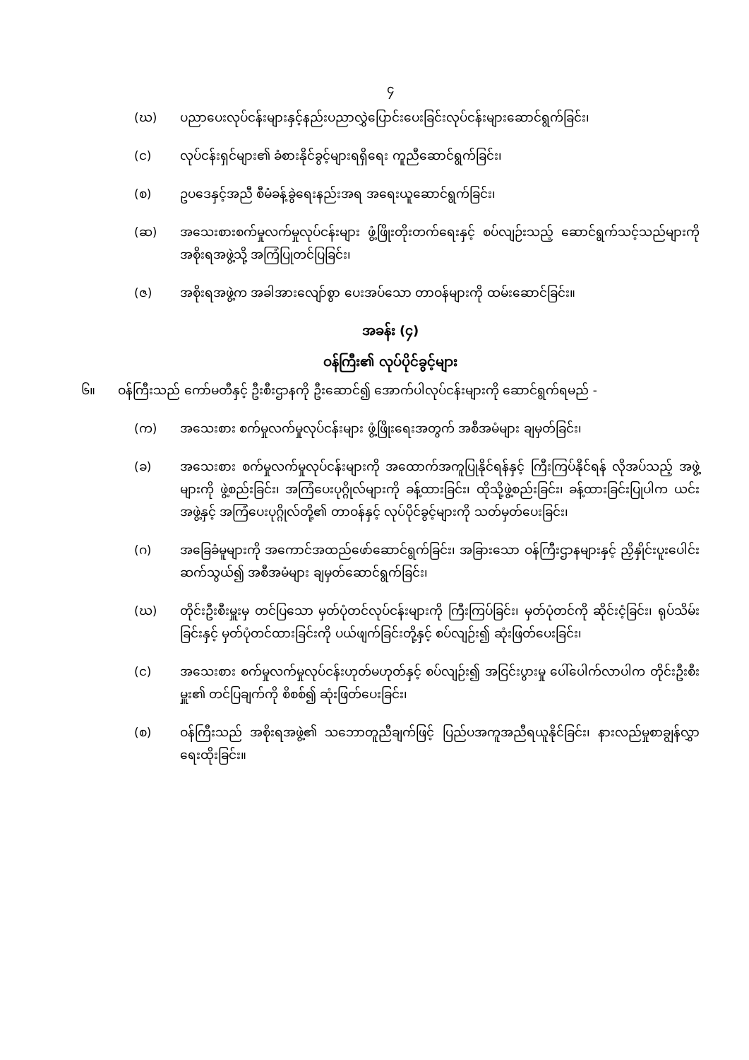၄
(ဃ) ပညာပေးလုပ်ငန်းများနှင့်နည်းပညာလွှဲပြောင်းပေးခြင်းလုပ်ငန်းများဆောင်ရွက်ခြင်း၊
(င) လုပ်ငန်းရှင်များ၏ ခံစားနိုင်ခွင့်များရရှိရေး ကူညီဆောင်ရွက်ခြင်း၊
(စ) ဥပဒေနှင့်အညီ စီမံခန့်ခွဲရေးနည်းအရ အရေးယူဆောင်ရွက်ခြင်း၊
(ဆ) အသေးစားစက်မှုလက်မှုလုပ်ငန်းများ ဖွံ့ဖြိုးတိုးတက်ရေးနှင့် စပ်လျဉ်းသည့် ဆောင်ရွက်သင့်သည်များကို အစိုးရအဖွဲ့သို့ အကြံပြုတင်ပြခြင်း၊
(ဇ) အစိုးရအဖွဲ့က အခါအားလျော်စွာ ပေးအပ်သော တာဝန်များကို ထမ်းဆောင်ခြင်း။
အခန်း (၄)
ဝန်ကြီး၏ လုပ်ပိုင်ခွင့်များ
၆။ ဝန်ကြီးသည် ကော်မတီနှင့် ဦးစီးဌာနကို ဦးဆောင်၍ အောက်ပါလုပ်ငန်းများကို ဆောင်ရွက်ရမည် -
(က) အသေးစား စက်မှုလက်မှုလုပ်ငန်းများ ဖွံ့ဖြိုးရေးအတွက် အစီအမံများ ချမှတ်ခြင်း၊
(ခ) အသေးစား စက်မှုလက်မှုလုပ်ငန်းများကို အထောက်အကူပြုနိုင်ရန်နှင့် ကြီးကြပ်နိုင်ရန် လိုအပ်သည့် အဖွဲ့များကို ဖွဲ့စည်းခြင်း၊ အကြံပေးပုဂ္ဂိုလ်များကို ခန့်ထားခြင်း၊ ထိုသို့ဖွဲ့စည်းခြင်း၊ ခန့်ထားခြင်းပြုပါက ယင်းအဖွဲ့နှင့် အကြံပေးပုဂ္ဂိုလ်တို့၏ တာဝန်နှင့် လုပ်ပိုင်ခွင့်များကို သတ်မှတ်ပေးခြင်း၊
(ဂ) အခြေခံမူများကို အကောင်အထည်ဖော်ဆောင်ရွက်ခြင်း၊ အခြားသော ဝန်ကြီးဌာနများနှင့် ညှိနှိုင်းပူးပေါင်းဆက်သွယ်၍ အစီအမံများ ချမှတ်ဆောင်ရွက်ခြင်း၊
(ဃ) တိုင်းဦးစီးမှူးမှ တင်ပြသော မှတ်ပုံတင်လုပ်ငန်းများကို ကြီးကြပ်ခြင်း၊ မှတ်ပုံတင်ကို ဆိုင်းငံ့ခြင်း၊ ရုပ်သိမ်းခြင်းနှင့် မှတ်ပုံတင်ထားခြင်းကို ပယ်ဖျက်ခြင်းတို့နှင့် စပ်လျဉ်း၍ ဆုံးဖြတ်ပေးခြင်း၊
(င) အသေးစား စက်မှုလက်မှုလုပ်ငန်းဟုတ်မဟုတ်နှင့် စပ်လျဉ်း၍ အငြင်းပွားမှု ပေါ်ပေါက်လာပါက တိုင်းဦးစီးမှူး၏ တင်ပြချက်ကို စိစစ်၍ ဆုံးဖြတ်ပေးခြင်း၊
(စ) ဝန်ကြီးသည် အစိုးရအဖွဲ့၏ သဘောတူညီချက်ဖြင့် ပြည်ပအကူအညီရယူနိုင်ခြင်း၊ နားလည်မှုစာချွန်လွှာရေးထိုးခြင်း။